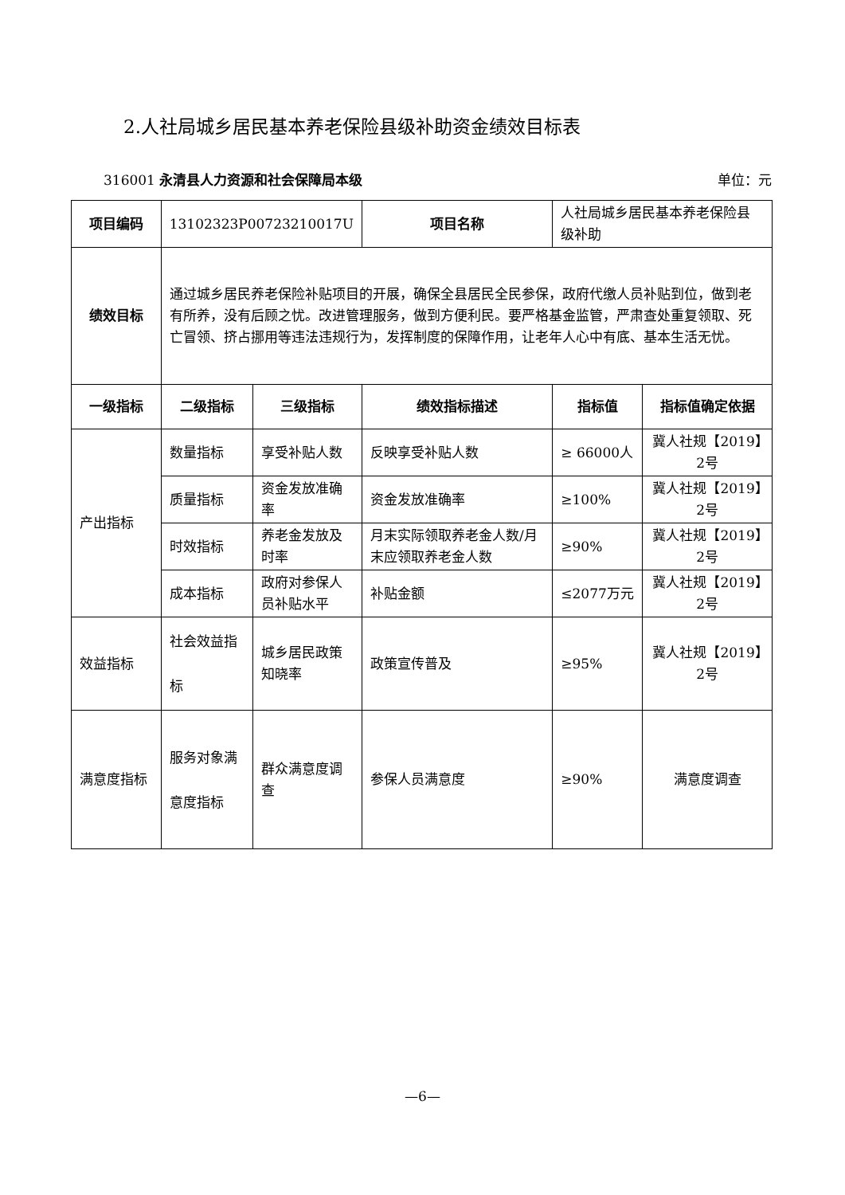2.人社局城乡居民基本养老保险县级补助资金绩效目标表
316001 永清县人力资源和社会保障局本级 单位：元
| 项目编码 | 13102323P00723210017U | | 项目名称 | 人社局城乡居民基本养老保险县级补助 | |
| 绩效目标 | 通过城乡居民养老保险补贴项目的开展，确保全县居民全民参保，政府代缴人员补贴到位，做到老有所养，没有后顾之忧。改进管理服务，做到方便利民。要严格基金监管，严肃查处重复领取、死亡冒领、挤占挪用等违法违规行为，发挥制度的保障作用，让老年人心中有底、基本生活无忧。 | | | | |
| 一级指标 | 二级指标 | 三级指标 | 绩效指标描述 | 指标值 | 指标值确定依据 |
| 产出指标 | 数量指标 | 享受补贴人数 | 反映享受补贴人数 | ≥ 66000人 | 冀人社规【2019】2号 |
| | 质量指标 | 资金发放准确率 | 资金发放准确率 | ≥100% | 冀人社规【2019】2号 |
| | 时效指标 | 养老金发放及时率 | 月末实际领取养老金人数/月末应领取养老金人数 | ≥90% | 冀人社规【2019】2号 |
| | 成本指标 | 政府对参保人员补贴水平 | 补贴金额 | ≤2077万元 | 冀人社规【2019】2号 |
| 效益指标 | 社会效益指标 | 城乡居民政策知晓率 | 政策宣传普及 | ≥95% | 冀人社规【2019】2号 |
| 满意度指标 | 服务对象满意度指标 | 群众满意度调查 | 参保人员满意度 | ≥90% | 满意度调查 |
—6—